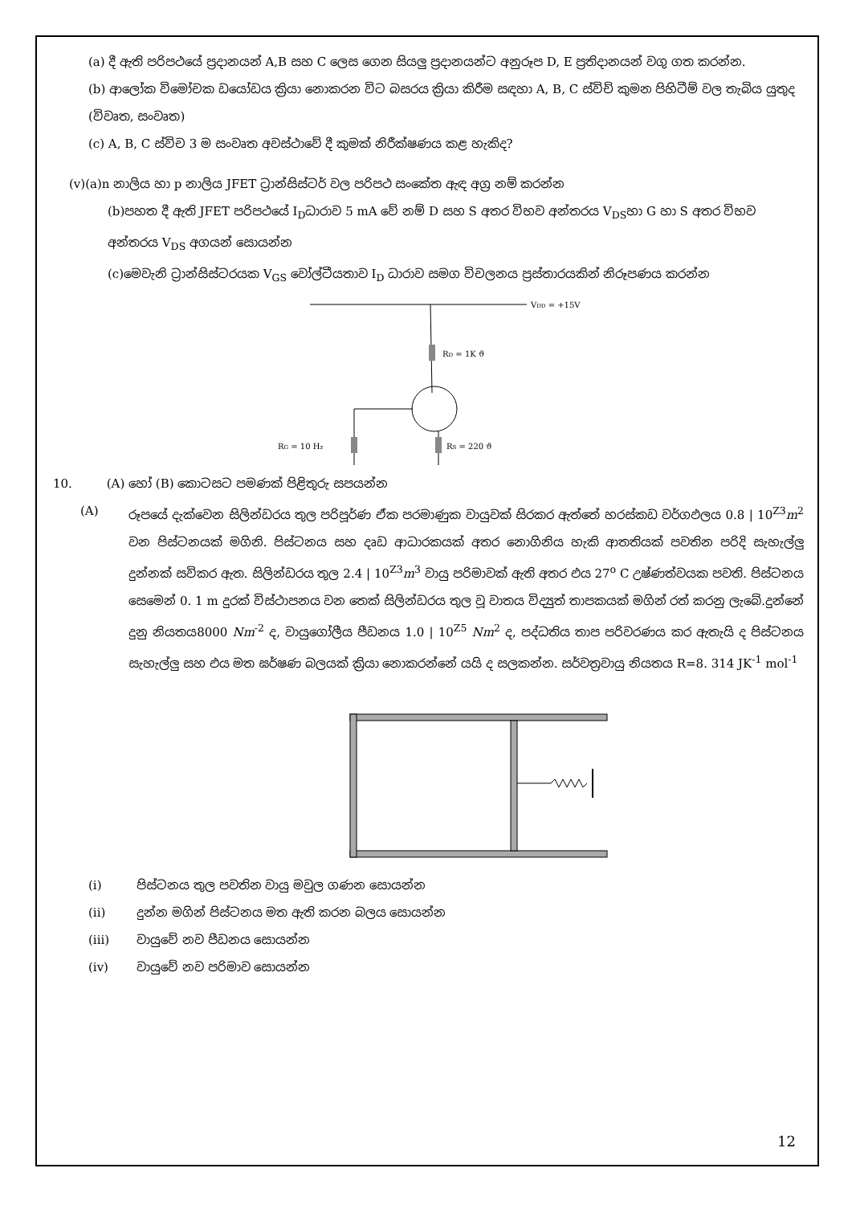(a) දී ඇති පරිපථයේ ප්‍රදානයන් A,B සහ C ලෙස ගෙන සියලු ප්‍රදානයන්ට අනුරූප D, E ප්‍රතිදානයන් වගු ගත කරන්න.
(b) ආලෝක විමෝචක ඩයෝඩය ක්‍රියා නොකරන විට බසරය ක්‍රියා කිරීම සඳහා A, B, C ස්විච් කුමන පිහිටීම් වල තැබිය යුතුද (විවෘත, සංවෘත)
(c) A, B, C ස්විච 3 ම සංවෘත අවස්ථාවේ දී කුමක් නිරීක්ෂණය කළ හැකිද?
(v)(a)n නාලිය හා p නාලිය JFET ට්‍රාන්සිස්ටර් වල පරිපථ සංකේත ඇඳ අග්‍ර නම් කරන්න
(b)පහත දී ඇති JFET පරිපථයේ I<sub>D</sub>ධාරාව 5 mA වේ නම් D සහ S අතර විභව අන්තරය V<sub>DS</sub>හා G හා S අතර විභව අන්තරය V<sub>DS</sub> අගයන් සොයන්න
(c)මෙවැනි ට්‍රාන්සිස්ටරයක V<sub>GS</sub> වෝල්ටීයතාව I<sub>D</sub> ධාරාව සමග විචලනය ප්‍රස්තාරයකින් නිරූපණය කරන්න
VDD = +15V
RD = 1K ϑ
RG = 10 Hz
RS = 220 ϑ
10. (A) හෝ (B) කොටසට පමණක් පිළිතුරු සපයන්න
(A) රූපයේ දැක්වෙන සිලින්ඩරය තුල පරිපූර්ණ ඒක පරමාණුක වායුවක් සිරකර ඇත්තේ හරස්කඩ වර්ගඵලය 0.8 | 10<sup>Z3</sup>m<sup>2</sup> වන පිස්ටනයක් මගිනි. පිස්ටනය සහ දෘඩ ආධාරකයක් අතර නොගිනිය හැකි ආතතියක් පවතින පරිදි සැහැල්ලු දුන්නක් සවිකර ඇත. සිලින්ඩරය තුල 2.4 | 10<sup>Z3</sup>m<sup>3</sup> වායු පරිමාවක් ඇති අතර එය 27<sup>o</sup> C උෂ්ණත්වයක පවති. පිස්ටනය සෙමෙන් 0. 1 m දුරක් විස්ථාපනය වන තෙක් සිලින්ඩරය තුල වූ වාතය විද්‍යුත් තාපකයක් මගින් රත් කරනු ලැබේ.දුන්නේ දුනු නියතය8000 Nm<sup>-2</sup> ද, වායුගෝලීය පීඩනය 1.0 | 10<sup>Z5</sup> Nm<sup>2</sup> ද, පද්ධතිය තාප පරිවරණය කර ඇතැයි ද පිස්ටනය සැහැල්ලු සහ එය මත ඝර්ෂණ බලයක් ක්‍රියා නොකරන්නේ යයි ද සලකන්න. සර්වත්‍රවායු නියතය R=8. 314 JK<sup>-1</sup> mol<sup>-1</sup>
(i) පිස්ටනය තුල පවතින වායු මවුල ගණන සොයන්න
(ii) දුන්න මගින් පිස්ටනය මත ඇති කරන බලය සොයන්න
(iii) වායුවේ නව පීඩනය සොයන්න
(iv) වායුවේ නව පරිමාව සොයන්න
12